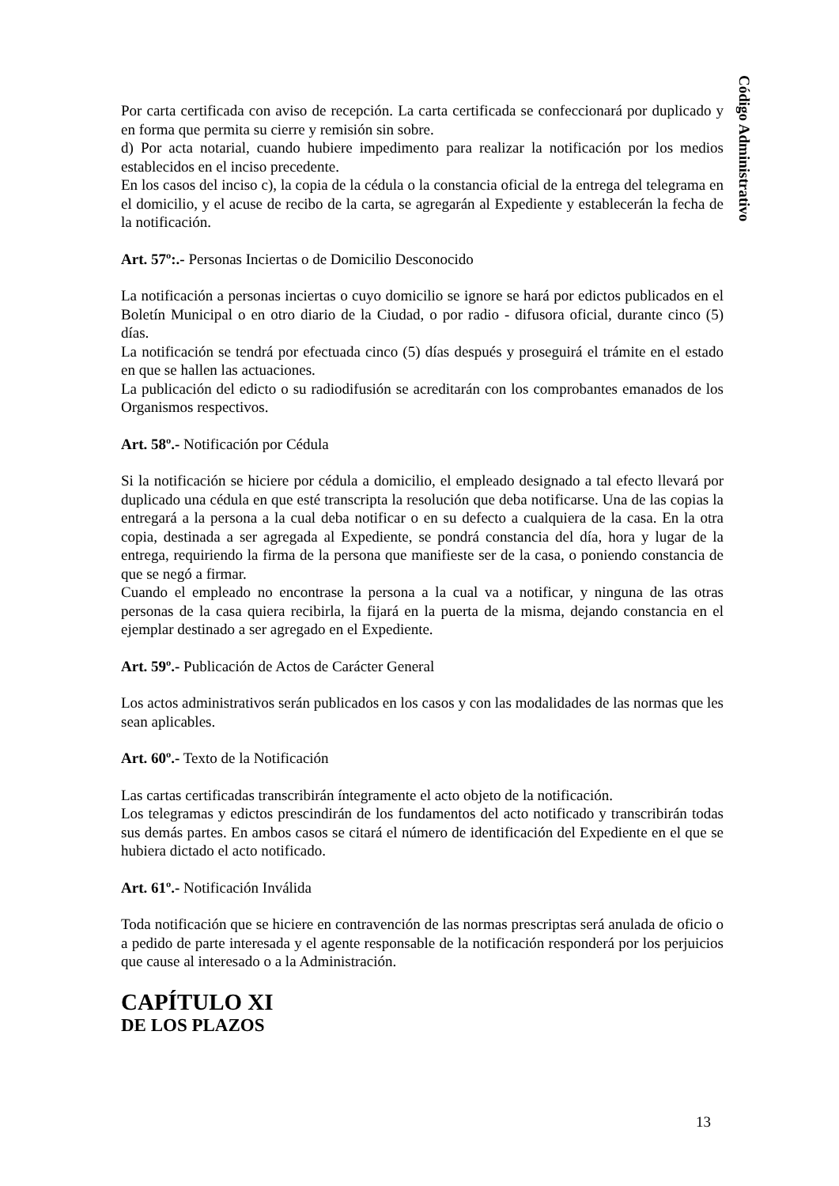Código Administrativo
Por carta certificada con aviso de recepción. La carta certificada se confeccionará por duplicado y en forma que permita su cierre y remisión sin sobre.
d) Por acta notarial, cuando hubiere impedimento para realizar la notificación por los medios establecidos en el inciso precedente.
En los casos del inciso c), la copia de la cédula o la constancia oficial de la entrega del telegrama en el domicilio, y el acuse de recibo de la carta, se agregarán al Expediente y establecerán la fecha de la notificación.
Art. 57º:.- Personas Inciertas o de Domicilio Desconocido
La notificación a personas inciertas o cuyo domicilio se ignore se hará por edictos publicados en el Boletín Municipal o en otro diario de la Ciudad, o por radio - difusora oficial, durante cinco (5) días.
La notificación se tendrá por efectuada cinco (5) días después y proseguirá el trámite en el estado en que se hallen las actuaciones.
La publicación del edicto o su radiodifusión se acreditarán con los comprobantes emanados de los Organismos respectivos.
Art. 58º.- Notificación por Cédula
Si la notificación se hiciere por cédula a domicilio, el empleado designado a tal efecto llevará por duplicado una cédula en que esté transcripta la resolución que deba notificarse. Una de las copias la entregará a la persona a la cual deba notificar o en su defecto a cualquiera de la casa. En la otra copia, destinada a ser agregada al Expediente, se pondrá constancia del día, hora y lugar de la entrega, requiriendo la firma de la persona que manifieste ser de la casa, o poniendo constancia de que se negó a firmar.
Cuando el empleado no encontrase la persona a la cual va a notificar, y ninguna de las otras personas de la casa quiera recibirla, la fijará en la puerta de la misma, dejando constancia en el ejemplar destinado a ser agregado en el Expediente.
Art. 59º.- Publicación de Actos de Carácter General
Los actos administrativos serán publicados en los casos y con las modalidades de las normas que les sean aplicables.
Art. 60º.- Texto de la Notificación
Las cartas certificadas transcribirán íntegramente el acto objeto de la notificación.
Los telegramas y edictos prescindirán de los fundamentos del acto notificado y transcribirán todas sus demás partes. En ambos casos se citará el número de identificación del Expediente en el que se hubiera dictado el acto notificado.
Art. 61º.- Notificación Inválida
Toda notificación que se hiciere en contravención de las normas prescriptas será anulada de oficio o a pedido de parte interesada y el agente responsable de la notificación responderá por los perjuicios que cause al interesado o a la Administración.
CAPÍTULO XI
DE LOS PLAZOS
13